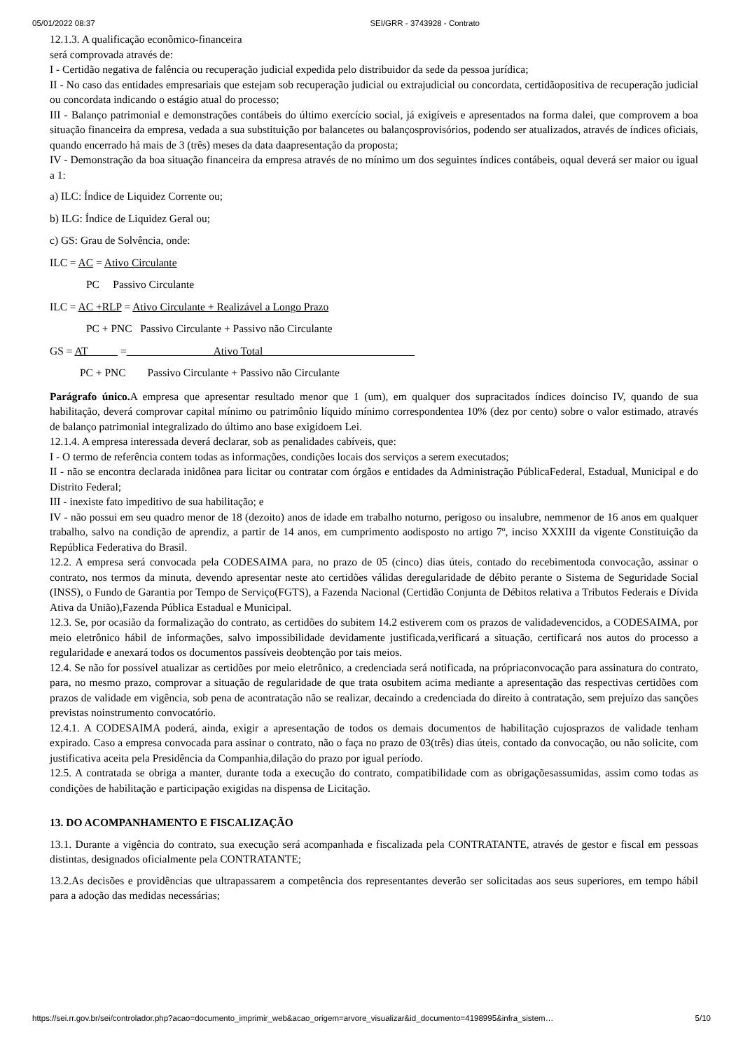05/01/2022 08:37 SEI/GRR - 3743928 - Contrato
12.1.3. A qualificação econômico-financeira
será comprovada através de:
I - Certidão negativa de falência ou recuperação judicial expedida pelo distribuidor da sede da pessoa jurídica;
II - No caso das entidades empresariais que estejam sob recuperação judicial ou extrajudicial ou concordata, certidãopositiva de recuperação judicial ou concordata indicando o estágio atual do processo;
III - Balanço patrimonial e demonstrações contábeis do último exercício social, já exigíveis e apresentados na forma dalei, que comprovem a boa situação financeira da empresa, vedada a sua substituição por balancetes ou balançosprovisórios, podendo ser atualizados, através de índices oficiais, quando encerrado há mais de 3 (três) meses da data daapresentação da proposta;
IV - Demonstração da boa situação financeira da empresa através de no mínimo um dos seguintes índices contábeis, oqual deverá ser maior ou igual a 1:
a) ILC: Índice de Liquidez Corrente ou;
b) ILG: Índice de Liquidez Geral ou;
c) GS: Grau de Solvência, onde:
ILC = AC = Ativo Circulante
PC Passivo Circulante
ILC = AC +RLP = Ativo Circulante + Realizável a Longo Prazo
PC + PNC Passivo Circulante + Passivo não Circulante
GS = AT = Ativo Total
PC + PNC Passivo Circulante + Passivo não Circulante
Parágrafo único. A empresa que apresentar resultado menor que 1 (um), em qualquer dos supracitados índices doinciso IV, quando de sua habilitação, deverá comprovar capital mínimo ou patrimônio líquido mínimo correspondentea 10% (dez por cento) sobre o valor estimado, através de balanço patrimonial integralizado do último ano base exigidoem Lei.
12.1.4. A empresa interessada deverá declarar, sob as penalidades cabíveis, que:
I - O termo de referência contem todas as informações, condições locais dos serviços a serem executados;
II - não se encontra declarada inidônea para licitar ou contratar com órgãos e entidades da Administração PúblicaFederal, Estadual, Municipal e do Distrito Federal;
III - inexiste fato impeditivo de sua habilitação; e
IV - não possui em seu quadro menor de 18 (dezoito) anos de idade em trabalho noturno, perigoso ou insalubre, nemmenor de 16 anos em qualquer trabalho, salvo na condição de aprendiz, a partir de 14 anos, em cumprimento aodisposto no artigo 7º, inciso XXXIII da vigente Constituição da República Federativa do Brasil.
12.2. A empresa será convocada pela CODESAIMA para, no prazo de 05 (cinco) dias úteis, contado do recebimentoda convocação, assinar o contrato, nos termos da minuta, devendo apresentar neste ato certidões válidas deregularidade de débito perante o Sistema de Seguridade Social (INSS), o Fundo de Garantia por Tempo de Serviço(FGTS), a Fazenda Nacional (Certidão Conjunta de Débitos relativa a Tributos Federais e Dívida Ativa da União),Fazenda Pública Estadual e Municipal.
12.3. Se, por ocasião da formalização do contrato, as certidões do subitem 14.2 estiverem com os prazos de validadevencidos, a CODESAIMA, por meio eletrônico hábil de informações, salvo impossibilidade devidamente justificada,verificará a situação, certificará nos autos do processo a regularidade e anexará todos os documentos passíveis deobtenção por tais meios.
12.4. Se não for possível atualizar as certidões por meio eletrônico, a credenciada será notificada, na própriaconvocação para assinatura do contrato, para, no mesmo prazo, comprovar a situação de regularidade de que trata osubitem acima mediante a apresentação das respectivas certidões com prazos de validade em vigência, sob pena de acontratação não se realizar, decaindo a credenciada do direito à contratação, sem prejuízo das sanções previstas noinstrumento convocatório.
12.4.1. A CODESAIMA poderá, ainda, exigir a apresentação de todos os demais documentos de habilitação cujosprazos de validade tenham expirado. Caso a empresa convocada para assinar o contrato, não o faça no prazo de 03(três) dias úteis, contado da convocação, ou não solicite, com justificativa aceita pela Presidência da Companhia,dilação do prazo por igual período.
12.5. A contratada se obriga a manter, durante toda a execução do contrato, compatibilidade com as obrigaçõesassumidas, assim como todas as condições de habilitação e participação exigidas na dispensa de Licitação.
13. DO ACOMPANHAMENTO E FISCALIZAÇÃO
13.1. Durante a vigência do contrato, sua execução será acompanhada e fiscalizada pela CONTRATANTE, através de gestor e fiscal em pessoas distintas, designados oficialmente pela CONTRATANTE;
13.2.As decisões e providências que ultrapassarem a competência dos representantes deverão ser solicitadas aos seus superiores, em tempo hábil para a adoção das medidas necessárias;
https://sei.rr.gov.br/sei/controlador.php?acao=documento_imprimir_web&acao_origem=arvore_visualizar&id_documento=4198995&infra_sistem… 5/10